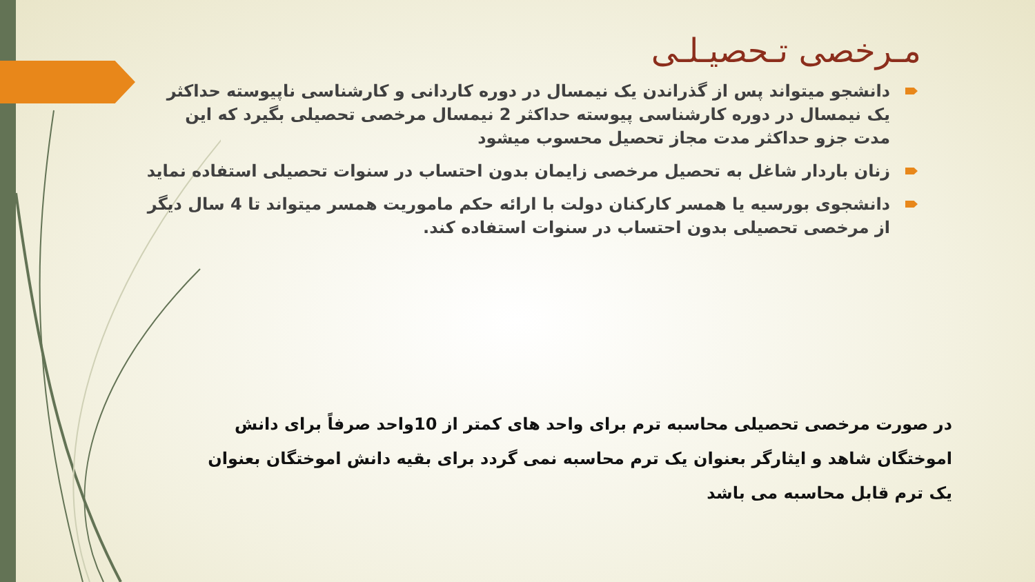مـرخصی تـحصیـلـی
دانشجو میتواند پس از گذراندن یک نیمسال در دوره کاردانی و کارشناسی ناپیوسته حداکثر یک نیمسال در دوره کارشناسی پیوسته حداکثر 2 نیمسال مرخصی تحصیلی بگیرد که این مدت جزو حداکثر مدت مجاز تحصیل محسوب میشود
زنان باردار شاغل به تحصیل مرخصی زایمان بدون احتساب در سنوات تحصیلی استفاده نماید
دانشجوی بورسیه یا همسر کارکنان دولت با ارائه حکم ماموریت همسر میتواند تا 4 سال دیگر از مرخصی تحصیلی بدون احتساب در سنوات استفاده کند.
در صورت مرخصی تحصیلی محاسبه ترم برای واحد های کمتر از 10واحد صرفاً برای دانش اموختگان شاهد و ایثارگر بعنوان یک ترم محاسبه نمی گردد برای بقیه دانش اموختگان بعنوان یک ترم قابل محاسبه می باشد